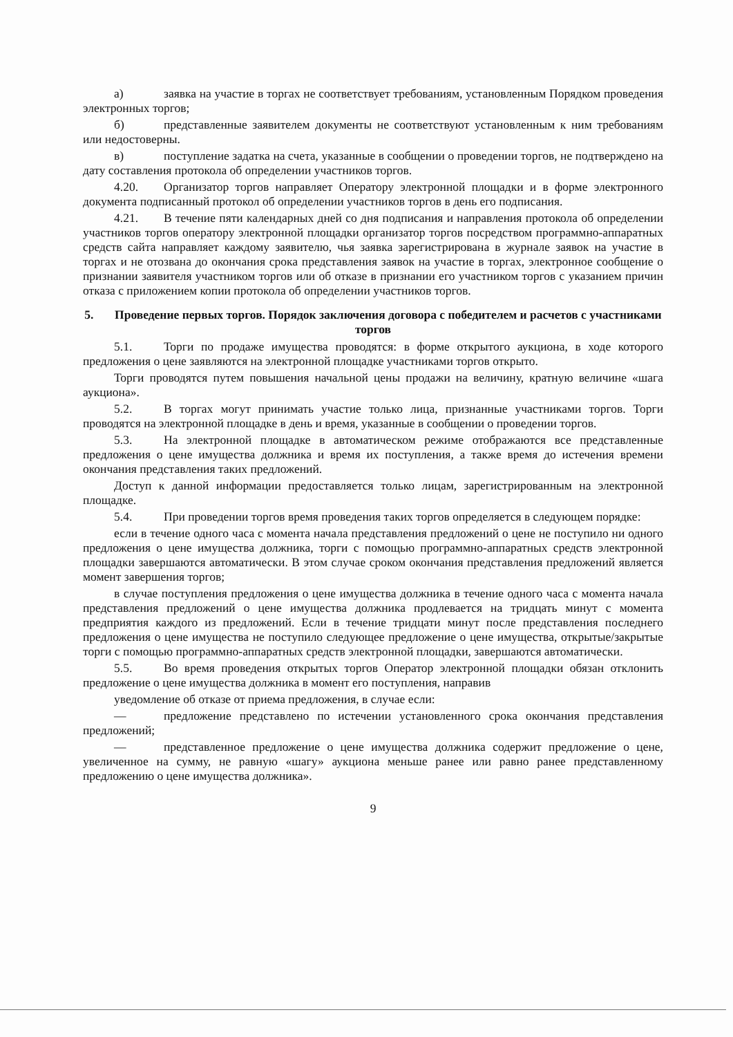а) заявка на участие в торгах не соответствует требованиям, установленным Порядком проведения электронных торгов;
б) представленные заявителем документы не соответствуют установленным к ним требованиям или недостоверны.
в) поступление задатка на счета, указанные в сообщении о проведении торгов, не подтверждено на дату составления протокола об определении участников торгов.
4.20. Организатор торгов направляет Оператору электронной площадки и в форме электронного документа подписанный протокол об определении участников торгов в день его подписания.
4.21. В течение пяти календарных дней со дня подписания и направления протокола об определении участников торгов оператору электронной площадки организатор торгов посредством программно-аппаратных средств сайта направляет каждому заявителю, чья заявка зарегистрирована в журнале заявок на участие в торгах и не отозвана до окончания срока представления заявок на участие в торгах, электронное сообщение о признании заявителя участником торгов или об отказе в признании его участником торгов с указанием причин отказа с приложением копии протокола об определении участников торгов.
5. Проведение первых торгов. Порядок заключения договора с победителем и расчетов с участниками торгов
5.1. Торги по продаже имущества проводятся: в форме открытого аукциона, в ходе которого предложения о цене заявляются на электронной площадке участниками торгов открыто.
Торги проводятся путем повышения начальной цены продажи на величину, кратную величине «шага аукциона».
5.2. В торгах могут принимать участие только лица, признанные участниками торгов. Торги проводятся на электронной площадке в день и время, указанные в сообщении о проведении торгов.
5.3. На электронной площадке в автоматическом режиме отображаются все представленные предложения о цене имущества должника и время их поступления, а также время до истечения времени окончания представления таких предложений.
Доступ к данной информации предоставляется только лицам, зарегистрированным на электронной площадке.
5.4. При проведении торгов время проведения таких торгов определяется в следующем порядке:
если в течение одного часа с момента начала представления предложений о цене не поступило ни одного предложения о цене имущества должника, торги с помощью программно-аппаратных средств электронной площадки завершаются автоматически. В этом случае сроком окончания представления предложений является момент завершения торгов;
в случае поступления предложения о цене имущества должника в течение одного часа с момента начала представления предложений о цене имущества должника продлевается на тридцать минут с момента предприятия каждого из предложений. Если в течение тридцати минут после представления последнего предложения о цене имущества не поступило следующее предложение о цене имущества, открытые/закрытые торги с помощью программно-аппаратных средств электронной площадки, завершаются автоматически.
5.5. Во время проведения открытых торгов Оператор электронной площадки обязан отклонить предложение о цене имущества должника в момент его поступления, направив
уведомление об отказе от приема предложения, в случае если:
— предложение представлено по истечении установленного срока окончания представления предложений;
— представленное предложение о цене имущества должника содержит предложение о цене, увеличенное на сумму, не равную «шагу» аукциона меньше ранее или равно ранее представленному предложению о цене имущества должника».
9